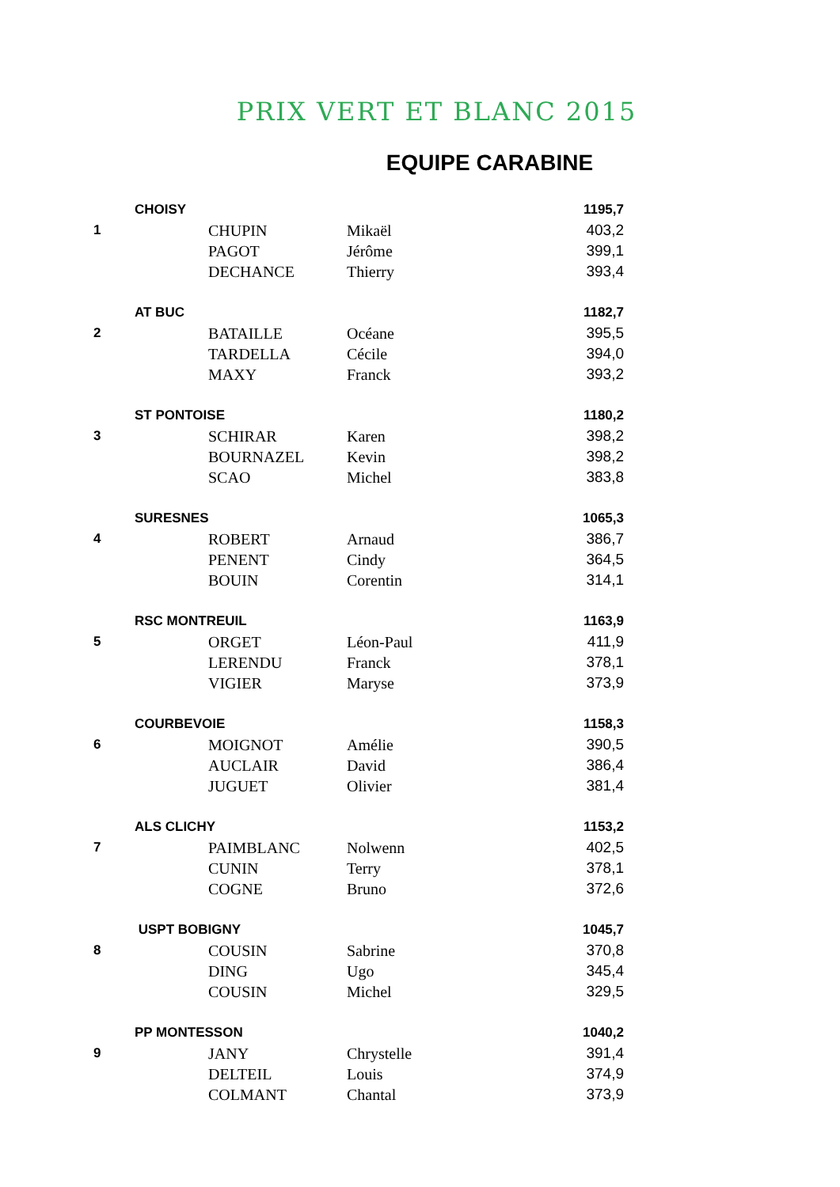PRIX VERT ET BLANC 2015
EQUIPE CARABINE
| | CHOISY | | | 1195,7 |
| 1 | | CHUPIN | Mikaël | 403,2 |
| | | PAGOT | Jérôme | 399,1 |
| | | DECHANCE | Thierry | 393,4 |
| | AT BUC | | | 1182,7 |
| 2 | | BATAILLE | Océane | 395,5 |
| | | TARDELLA | Cécile | 394,0 |
| | | MAXY | Franck | 393,2 |
| | ST PONTOISE | | | 1180,2 |
| 3 | | SCHIRAR | Karen | 398,2 |
| | | BOURNAZEL | Kevin | 398,2 |
| | | SCAO | Michel | 383,8 |
| | SURESNES | | | 1065,3 |
| 4 | | ROBERT | Arnaud | 386,7 |
| | | PENENT | Cindy | 364,5 |
| | | BOUIN | Corentin | 314,1 |
| | RSC MONTREUIL | | | 1163,9 |
| 5 | | ORGET | Léon-Paul | 411,9 |
| | | LERENDU | Franck | 378,1 |
| | | VIGIER | Maryse | 373,9 |
| | COURBEVOIE | | | 1158,3 |
| 6 | | MOIGNOT | Amélie | 390,5 |
| | | AUCLAIR | David | 386,4 |
| | | JUGUET | Olivier | 381,4 |
| | ALS CLICHY | | | 1153,2 |
| 7 | | PAIMBLANC | Nolwenn | 402,5 |
| | | CUNIN | Terry | 378,1 |
| | | COGNE | Bruno | 372,6 |
| | USPT BOBIGNY | | | 1045,7 |
| 8 | | COUSIN | Sabrine | 370,8 |
| | | DING | Ugo | 345,4 |
| | | COUSIN | Michel | 329,5 |
| | PP MONTESSON | | | 1040,2 |
| 9 | | JANY | Chrystelle | 391,4 |
| | | DELTEIL | Louis | 374,9 |
| | | COLMANT | Chantal | 373,9 |